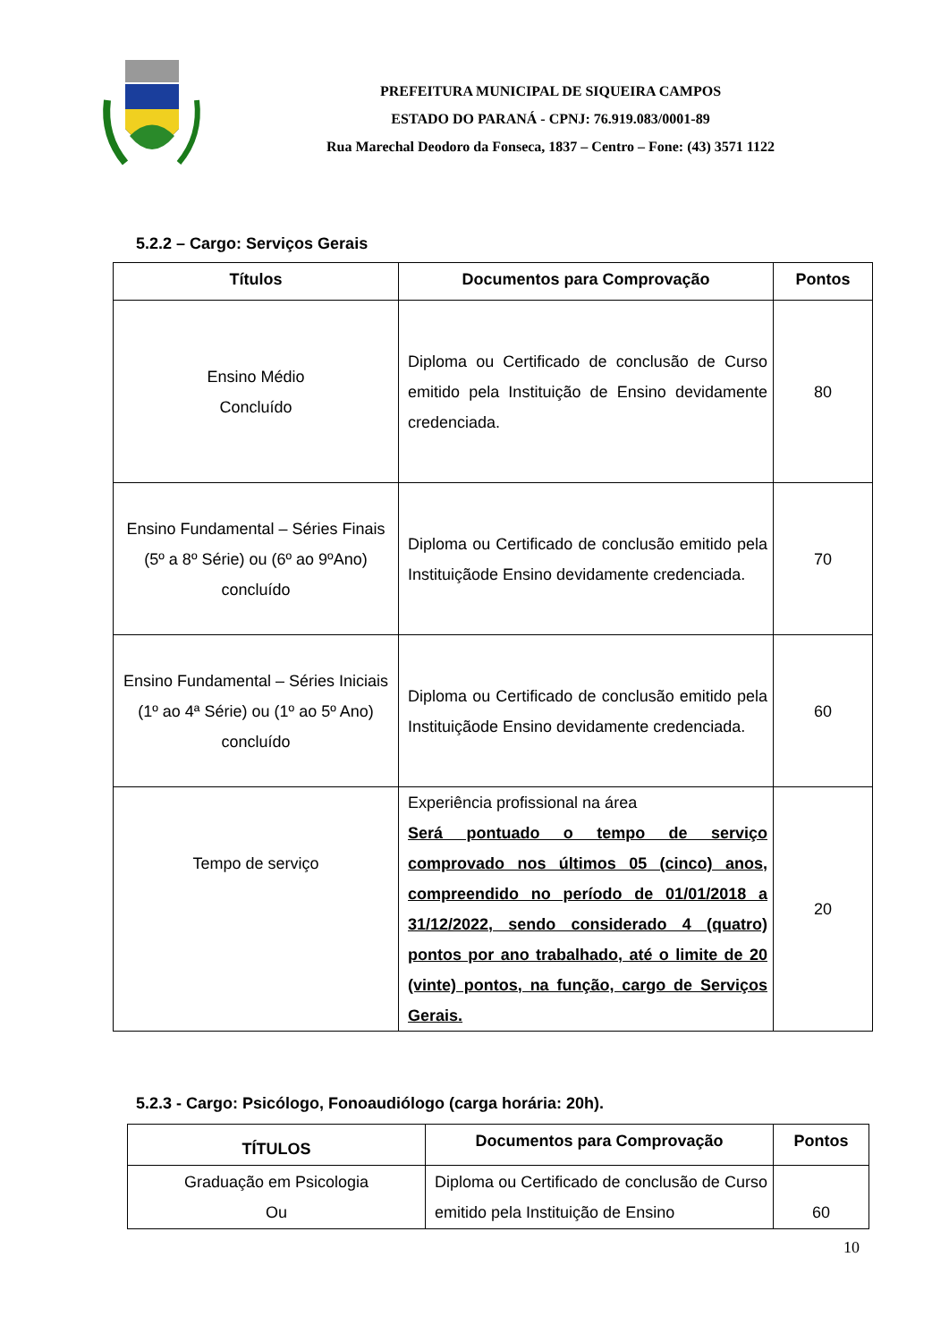PREFEITURA MUNICIPAL DE SIQUEIRA CAMPOS
ESTADO DO PARANÁ - CPNJ: 76.919.083/0001-89
Rua Marechal Deodoro da Fonseca, 1837 – Centro – Fone: (43) 3571 1122
5.2.2 – Cargo: Serviços Gerais
| Títulos | Documentos para Comprovação | Pontos |
| --- | --- | --- |
| Ensino Médio Concluído | Diploma ou Certificado de conclusão de Curso emitido pela Instituição de Ensino devidamente credenciada. | 80 |
| Ensino Fundamental – Séries Finais (5º a 8º Série) ou (6º ao 9ºAno) concluído | Diploma ou Certificado de conclusão emitido pela Instituiçãode Ensino devidamente credenciada. | 70 |
| Ensino Fundamental – Séries Iniciais (1º ao 4ª Série) ou (1º ao 5º Ano) concluído | Diploma ou Certificado de conclusão emitido pela Instituiçãode Ensino devidamente credenciada. | 60 |
| Tempo de serviço | Experiência profissional na área Será pontuado o tempo de serviço comprovado nos últimos 05 (cinco) anos, compreendido no período de 01/01/2018 a 31/12/2022, sendo considerado 4 (quatro) pontos por ano trabalhado, até o limite de 20 (vinte) pontos, na função, cargo de Serviços Gerais. | 20 |
5.2.3 - Cargo: Psicólogo, Fonoaudiólogo (carga horária: 20h).
| TÍTULOS | Documentos para Comprovação | Pontos |
| --- | --- | --- |
| Graduação em Psicologia Ou | Diploma ou Certificado de conclusão de Curso emitido pela Instituição de Ensino | 60 |
10